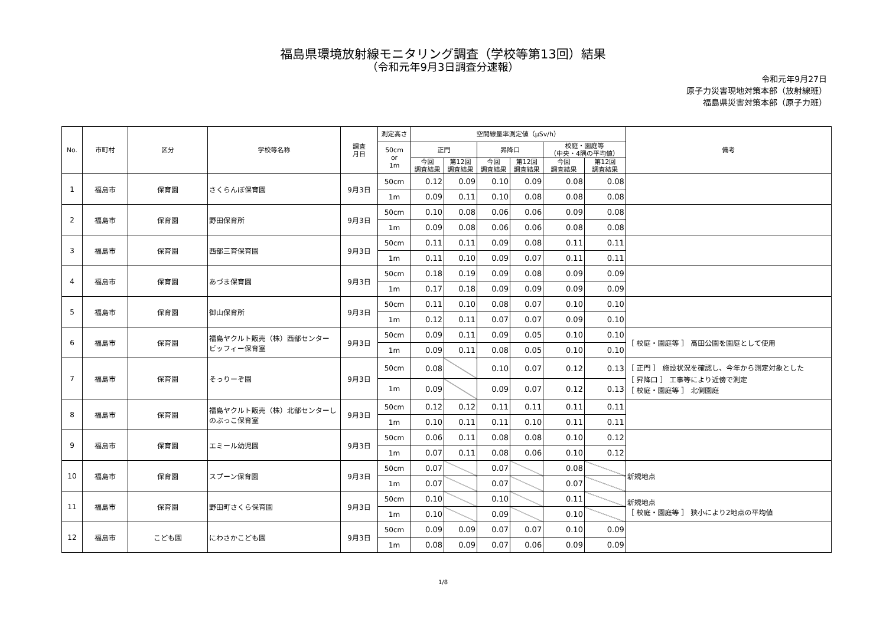福島県環境放射線モニタリング調査（学校等第13回）結果
（令和元年9月3日調査分速報）
令和元年9月27日
原子力災害現地対策本部（放射線班）
福島県災害対策本部（原子力班）
| No. | 市町村 | 区分 | 学校等名称 | 調査 月日 | 測定高さ | 空間線量率測定値（μSv/h） | | | | | | 備考 |
| --- | --- | --- | --- | --- | --- | --- | --- | --- | --- | --- | --- | --- |
| | | | | | 50cm or 1m | 正門 | | 昇降口 | | 校庭・園庭等 （中央・4隅の平均値） | | |
| | | | | | | 今回 調査結果 | 第12回 調査結果 | 今回 調査結果 | 第12回 調査結果 | 今回 調査結果 | 第12回 調査結果 | |
| 1 | 福島市 | 保育園 | さくらんぼ保育園 | 9月3日 | 50cm | 0.12 | 0.09 | 0.10 | 0.09 | 0.08 | 0.08 | |
| | | | | | 1m | 0.09 | 0.11 | 0.10 | 0.08 | 0.08 | 0.08 | |
| 2 | 福島市 | 保育園 | 野田保育所 | 9月3日 | 50cm | 0.10 | 0.08 | 0.06 | 0.06 | 0.09 | 0.08 | |
| | | | | | 1m | 0.09 | 0.08 | 0.06 | 0.06 | 0.08 | 0.08 | |
| 3 | 福島市 | 保育園 | 西部三育保育園 | 9月3日 | 50cm | 0.11 | 0.11 | 0.09 | 0.08 | 0.11 | 0.11 | |
| | | | | | 1m | 0.11 | 0.10 | 0.09 | 0.07 | 0.11 | 0.11 | |
| 4 | 福島市 | 保育園 | あづま保育園 | 9月3日 | 50cm | 0.18 | 0.19 | 0.09 | 0.08 | 0.09 | 0.09 | |
| | | | | | 1m | 0.17 | 0.18 | 0.09 | 0.09 | 0.09 | 0.09 | |
| 5 | 福島市 | 保育園 | 御山保育所 | 9月3日 | 50cm | 0.11 | 0.10 | 0.08 | 0.07 | 0.10 | 0.10 | |
| | | | | | 1m | 0.12 | 0.11 | 0.07 | 0.07 | 0.09 | 0.10 | |
| 6 | 福島市 | 保育園 | 福島ヤクルト販売（株）西部センター ビッフィー保育室 | 9月3日 | 50cm | 0.09 | 0.11 | 0.09 | 0.05 | 0.10 | 0.10 | ［ 校庭・園庭等 ］ 高田公園を園庭として使用 |
| | | | | | 1m | 0.09 | 0.11 | 0.08 | 0.05 | 0.10 | 0.10 | |
| 7 | 福島市 | 保育園 | そっりーぞ園 | 9月3日 | 50cm | 0.08 | | 0.10 | 0.07 | 0.12 | 0.13 | ［ 正門 ］ 施設状況を確認し、今年から測定対象とした ［ 昇降口 ］ 工事等により近傍で測定 ［ 校庭・園庭等 ］ 北側園庭 |
| | | | | | 1m | 0.09 | | 0.09 | 0.07 | 0.12 | 0.13 | |
| 8 | 福島市 | 保育園 | 福島ヤクルト販売（株）北部センターし のぶっこ保育室 | 9月3日 | 50cm | 0.12 | 0.12 | 0.11 | 0.11 | 0.11 | 0.11 | |
| | | | | | 1m | 0.10 | 0.11 | 0.11 | 0.10 | 0.11 | 0.11 | |
| 9 | 福島市 | 保育園 | エミール幼児園 | 9月3日 | 50cm | 0.06 | 0.11 | 0.08 | 0.08 | 0.10 | 0.12 | |
| | | | | | 1m | 0.07 | 0.11 | 0.08 | 0.06 | 0.10 | 0.12 | |
| 10 | 福島市 | 保育園 | スプーン保育園 | 9月3日 | 50cm | 0.07 | | 0.07 | | 0.08 | | 新規地点 |
| | | | | | 1m | 0.07 | | 0.07 | | 0.07 | | |
| 11 | 福島市 | 保育園 | 野田町さくら保育園 | 9月3日 | 50cm | 0.10 | | 0.10 | | 0.11 | | 新規地点 ［ 校庭・園庭等 ］ 狭小により2地点の平均値 |
| | | | | | 1m | 0.10 | | 0.09 | | 0.10 | | |
| 12 | 福島市 | こども園 | にわさかこども園 | 9月3日 | 50cm | 0.09 | 0.09 | 0.07 | 0.07 | 0.10 | 0.09 | |
| | | | | | 1m | 0.08 | 0.09 | 0.07 | 0.06 | 0.09 | 0.09 | |
1/8